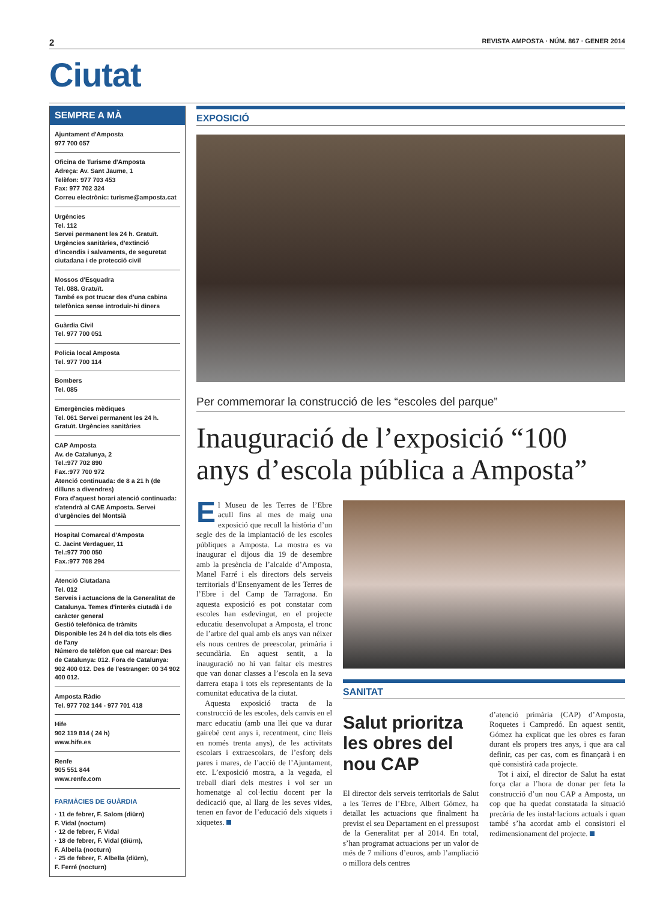2 REVISTA AMPOSTA · NÚM. 867 · GENER 2014
Ciutat
SEMPRE A MÀ
Ajuntament d'Amposta
977 700 057
Oficina de Turisme d'Amposta
Adreça: Av. Sant Jaume, 1
Telèfon: 977 703 453
Fax: 977 702 324
Correu electrònic: turisme@amposta.cat
Urgències
Tel. 112
Servei permanent les 24 h. Gratuït.
Urgències sanitàries, d'extinció d'incendis i salvaments, de seguretat ciutadana i de protecció civil
Mossos d'Esquadra
Tel. 088. Gratuït.
També es pot trucar des d'una cabina telefònica sense introduir-hi diners
Guàrdia Civil
Tel. 977 700 051
Policia local Amposta
Tel. 977 700 114
Bombers
Tel. 085
Emergències mèdiques
Tel. 061 Servei permanent les 24 h. Gratuït. Urgències sanitàries
CAP Amposta
Av. de Catalunya, 2
Tel.:977 702 890
Fax.:977 700 972
Atenció continuada: de 8 a 21 h (de dilluns a divendres)
Fora d'aquest horari atenció continuada: s'atendrà al CAE Amposta. Servei d'urgències del Montsià
Hospital Comarcal d'Amposta
C. Jacint Verdaguer, 11
Tel.:977 700 050
Fax.:977 708 294
Atenció Ciutadana
Tel. 012
Serveis i actuacions de la Generalitat de Catalunya. Temes d'interès ciutadà i de caràcter general
Gestió telefònica de tràmits
Disponible les 24 h del dia tots els dies de l'any
Número de telèfon que cal marcar: Des de Catalunya: 012. Fora de Catalunya: 902 400 012. Des de l'estranger: 00 34 902 400 012.
Amposta Ràdio
Tel. 977 702 144 - 977 701 418
Hife
902 119 814 ( 24 h)
www.hife.es
Renfe
905 551 844
www.renfe.com
FARMÀCIES DE GUÀRDIA
· 11 de febrer, F. Salom (diürn)
F. Vidal (nocturn)
· 12 de febrer, F. Vidal
· 18 de febrer, F. Vidal (diürn),
F. Albella (nocturn)
· 25 de febrer, F. Albella (diürn),
F. Ferré (nocturn)
EXPOSICIÓ
Per commemorar la construcció de les “escoles del parque”
Inauguració de l’exposició “100 anys d’escola pública a Amposta”
El Museu de les Terres de l’Ebre acull fins al mes de maig una exposició que recull la història d’un segle des de la implantació de les escoles públiques a Amposta. La mostra es va inaugurar el dijous dia 19 de desembre amb la presència de l’alcalde d’Amposta, Manel Farré i els directors dels serveis territorials d’Ensenyament de les Terres de l’Ebre i del Camp de Tarragona. En aquesta exposició es pot constatar com escoles han esdevingut, en el projecte educatiu desenvolupat a Amposta, el tronc de l’arbre del qual amb els anys van néixer els nous centres de preescolar, primària i secundària. En aquest sentit, a la inauguració no hi van faltar els mestres que van donar classes a l’escola en la seva darrera etapa i tots els representants de la comunitat educativa de la ciutat.
Aquesta exposició tracta de la construcció de les escoles, dels canvis en el marc educatiu (amb una llei que va durar gairebé cent anys i, recentment, cinc lleis en només trenta anys), de les activitats escolars i extraescolars, de l’esforç dels pares i mares, de l’acció de l’Ajuntament, etc. L’exposició mostra, a la vegada, el treball diari dels mestres i vol ser un homenatge al col·lectiu docent per la dedicació que, al llarg de les seves vides, tenen en favor de l’educació dels xiquets i xiquetes.
SANITAT
Salut prioritza les obres del nou CAP
El director dels serveis territorials de Salut a les Terres de l’Ebre, Albert Gómez, ha detallat les actuacions que finalment ha previst el seu Departament en el pressupost de la Generalitat per al 2014. En total, s’han programat actuacions per un valor de més de 7 milions d’euros, amb l’ampliació o millora dels centres
d’atenció primària (CAP) d’Amposta, Roquetes i Campredó. En aquest sentit, Gómez ha explicat que les obres es faran durant els propers tres anys, i que ara cal definir, cas per cas, com es finançarà i en què consistirà cada projecte.
Tot i així, el director de Salut ha estat força clar a l’hora de donar per feta la construcció d’un nou CAP a Amposta, un cop que ha quedat constatada la situació precària de les instal·lacions actuals i quan també s’ha acordat amb el consistori el redimensionament del projecte.